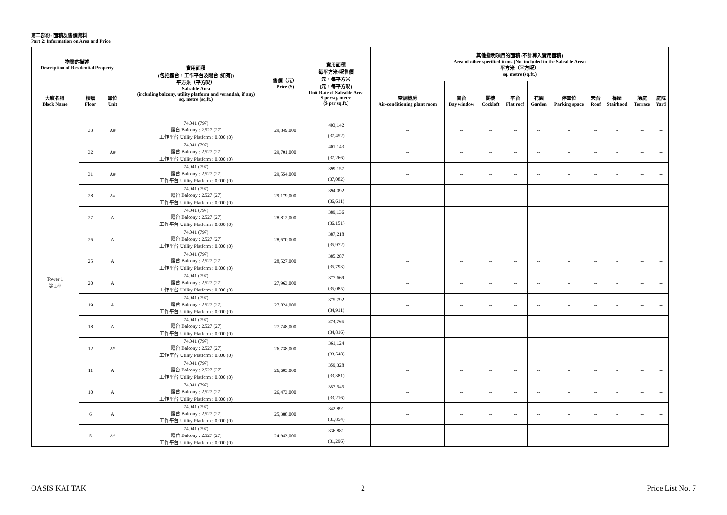第二部份: 面積及售價資料
Part 2: Information on Area and Price
| 物業的描述 Description of Residential Property | | | 實用面積 (包括露台，工作平台及陽台 (如有)) 平方米（平方呎） Saleable Area (including balcony, utility platform and verandah, if any) sq. metre (sq.ft.) | 售價（元） Price ($) | 實用面積 每平方米/呎售價 元，每平方米 (元，每平方呎) Unit Rate of Saleable Area $ per sq. metre ($ per sq.ft.) | 其他指明項目的面積 (不計算入實用面積) Area of other specified items (Not included in the Saleable Area) 平方米（平方呎） sq. metre (sq.ft.) | | | | | | | | | |
| --- | --- | --- | --- | --- | --- | --- | --- | --- | --- | --- | --- | --- | --- | --- | --- |
| 大廈名稱 Block Name | 樓層 Floor | 單位 Unit | | | | 空調機房 Air-conditioning plant room | 窗台 Bay window | 閣樓 Cockloft | 平台 Flat roof | 花園 Garden | 停車位 Parking space | 天台 Roof | 梯屋 Stairhood | 前庭 Terrace | 庭院 Yard |
| Tower 1 第1座 | 33 | A# | 74.041 (797) 露台 Balcony : 2.527 (27) 工作平台 Utility Platform : 0.000 (0) | 29,849,000 | 403,142 (37,452) | -- | -- | -- | -- | -- | -- | -- | -- | -- | -- |
| | 32 | A# | 74.041 (797) 露台 Balcony : 2.527 (27) 工作平台 Utility Platform : 0.000 (0) | 29,701,000 | 401,143 (37,266) | -- | -- | -- | -- | -- | -- | -- | -- | -- | -- |
| | 31 | A# | 74.041 (797) 露台 Balcony : 2.527 (27) 工作平台 Utility Platform : 0.000 (0) | 29,554,000 | 399,157 (37,082) | -- | -- | -- | -- | -- | -- | -- | -- | -- | -- |
| | 28 | A# | 74.041 (797) 露台 Balcony : 2.527 (27) 工作平台 Utility Platform : 0.000 (0) | 29,179,000 | 394,092 (36,611) | -- | -- | -- | -- | -- | -- | -- | -- | -- | -- |
| | 27 | A | 74.041 (797) 露台 Balcony : 2.527 (27) 工作平台 Utility Platform : 0.000 (0) | 28,812,000 | 389,136 (36,151) | -- | -- | -- | -- | -- | -- | -- | -- | -- | -- |
| | 26 | A | 74.041 (797) 露台 Balcony : 2.527 (27) 工作平台 Utility Platform : 0.000 (0) | 28,670,000 | 387,218 (35,972) | -- | -- | -- | -- | -- | -- | -- | -- | -- | -- |
| | 25 | A | 74.041 (797) 露台 Balcony : 2.527 (27) 工作平台 Utility Platform : 0.000 (0) | 28,527,000 | 385,287 (35,793) | -- | -- | -- | -- | -- | -- | -- | -- | -- | -- |
| | 20 | A | 74.041 (797) 露台 Balcony : 2.527 (27) 工作平台 Utility Platform : 0.000 (0) | 27,963,000 | 377,669 (35,085) | -- | -- | -- | -- | -- | -- | -- | -- | -- | -- |
| | 19 | A | 74.041 (797) 露台 Balcony : 2.527 (27) 工作平台 Utility Platform : 0.000 (0) | 27,824,000 | 375,792 (34,911) | -- | -- | -- | -- | -- | -- | -- | -- | -- | -- |
| | 18 | A | 74.041 (797) 露台 Balcony : 2.527 (27) 工作平台 Utility Platform : 0.000 (0) | 27,748,000 | 374,765 (34,816) | -- | -- | -- | -- | -- | -- | -- | -- | -- | -- |
| | 12 | A* | 74.041 (797) 露台 Balcony : 2.527 (27) 工作平台 Utility Platform : 0.000 (0) | 26,738,000 | 361,124 (33,548) | -- | -- | -- | -- | -- | -- | -- | -- | -- | -- |
| | 11 | A | 74.041 (797) 露台 Balcony : 2.527 (27) 工作平台 Utility Platform : 0.000 (0) | 26,605,000 | 359,328 (33,381) | -- | -- | -- | -- | -- | -- | -- | -- | -- | -- |
| | 10 | A | 74.041 (797) 露台 Balcony : 2.527 (27) 工作平台 Utility Platform : 0.000 (0) | 26,473,000 | 357,545 (33,216) | -- | -- | -- | -- | -- | -- | -- | -- | -- | -- |
| | 6 | A | 74.041 (797) 露台 Balcony : 2.527 (27) 工作平台 Utility Platform : 0.000 (0) | 25,388,000 | 342,891 (31,854) | -- | -- | -- | -- | -- | -- | -- | -- | -- | -- |
| | 5 | A* | 74.041 (797) 露台 Balcony : 2.527 (27) 工作平台 Utility Platform : 0.000 (0) | 24,943,000 | 336,881 (31,296) | -- | -- | -- | -- | -- | -- | -- | -- | -- | -- |
OASIS KAI TAK 2 Price List No. 7